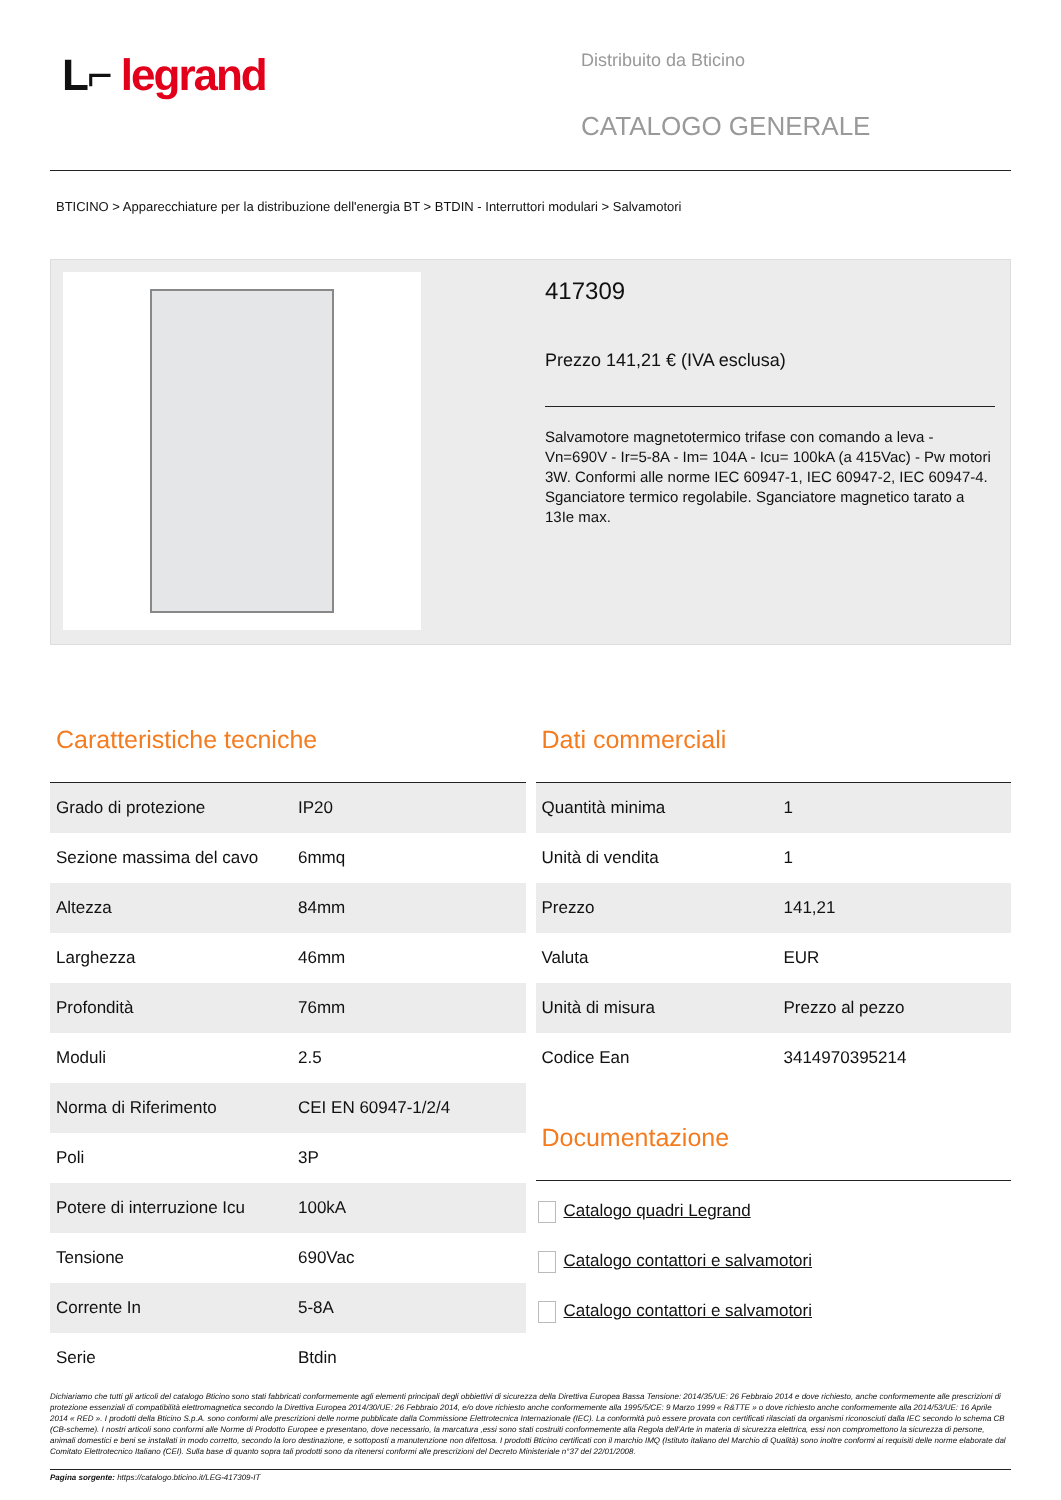L⌐ legrand
Distribuito da Bticino
CATALOGO GENERALE
BTICINO > Apparecchiature per la distribuzione dell'energia BT > BTDIN - Interruttori modulari > Salvamotori
417309
Prezzo 141,21 € (IVA esclusa)
Salvamotore magnetotermico trifase con comando a leva - Vn=690V - Ir=5-8A - Im= 104A - Icu= 100kA (a 415Vac) - Pw motori 3W. Conformi alle norme IEC 60947-1, IEC 60947-2, IEC 60947-4. Sganciatore termico regolabile. Sganciatore magnetico tarato a 13Ie max.
Caratteristiche tecniche
| Grado di protezione | IP20 |
| Sezione massima del cavo | 6mmq |
| Altezza | 84mm |
| Larghezza | 46mm |
| Profondità | 76mm |
| Moduli | 2.5 |
| Norma di Riferimento | CEI EN 60947-1/2/4 |
| Poli | 3P |
| Potere di interruzione Icu | 100kA |
| Tensione | 690Vac |
| Corrente In | 5-8A |
| Serie | Btdin |
Dati commerciali
| Quantità minima | 1 |
| Unità di vendita | 1 |
| Prezzo | 141,21 |
| Valuta | EUR |
| Unità di misura | Prezzo al pezzo |
| Codice Ean | 3414970395214 |
Documentazione
Catalogo quadri Legrand
Catalogo contattori e salvamotori
Catalogo contattori e salvamotori
Dichiariamo che tutti gli articoli del catalogo Bticino sono stati fabbricati conformemente agli elementi principali degli obbiettivi di sicurezza della Direttiva Europea Bassa Tensione: 2014/35/UE: 26 Febbraio 2014 e dove richiesto, anche conformemente alle prescrizioni di protezione essenziali di compatibilità elettromagnetica secondo la Direttiva Europea 2014/30/UE: 26 Febbraio 2014, e/o dove richiesto anche conformemente alla 1995/5/CE: 9 Marzo 1999 « R&TTE » o dove richiesto anche conformemente alla 2014/53/UE: 16 Aprile 2014 « RED ». I prodotti della Bticino S.p.A. sono conformi alle prescrizioni delle norme pubblicate dalla Commissione Elettrotecnica Internazionale (IEC). La conformità può essere provata con certificati rilasciati da organismi riconosciuti dalla IEC secondo lo schema CB (CB-scheme). I nostri articoli sono conformi alle Norme di Prodotto Europee e presentano, dove necessario, la marcatura ,essi sono stati costruiti conformemente alla Regola dell'Arte in materia di sicurezza elettrica, essi non compromettono la sicurezza di persone, animali domestici e beni se installati in modo corretto, secondo la loro destinazione, e sottoposti a manutenzione non difettosa. I prodotti Bticino certificati con il marchio IMQ (Istituto italiano del Marchio di Qualità) sono inoltre conformi ai requisiti delle norme elaborate dal Comitato Elettrotecnico Italiano (CEI). Sulla base di quanto sopra tali prodotti sono da ritenersi conformi alle prescrizioni del Decreto Ministeriale n°37 del 22/01/2008.
Pagina sorgente: https://catalogo.bticino.it/LEG-417309-IT